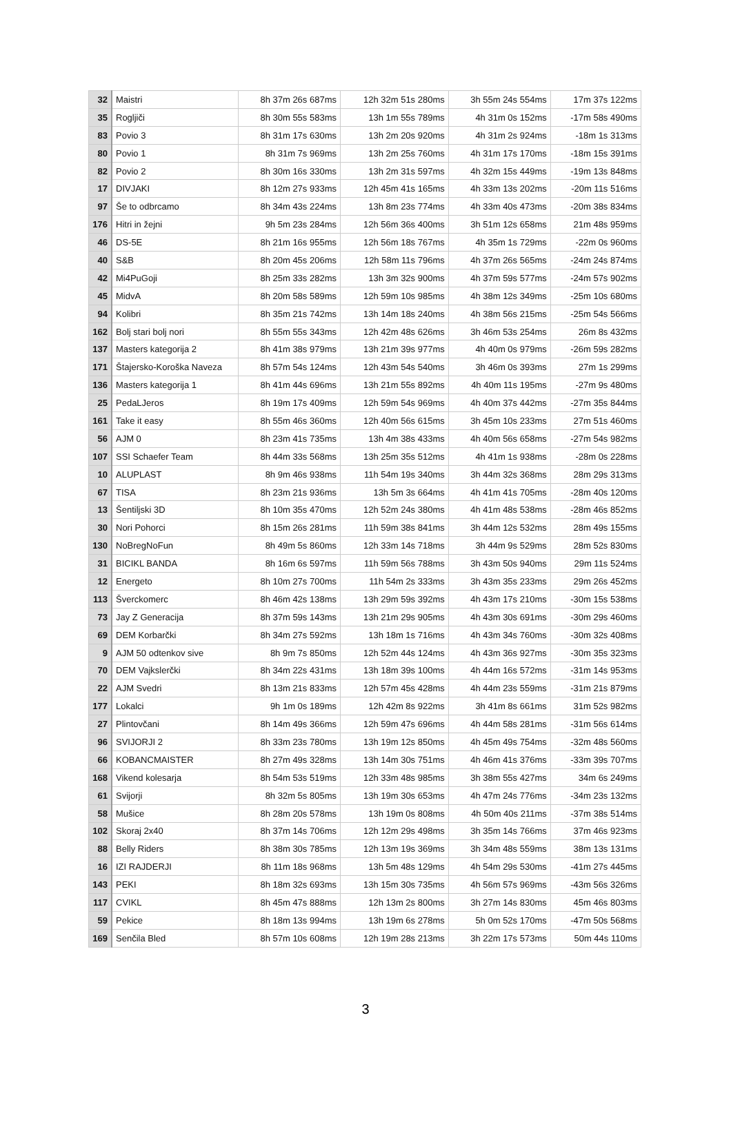| 32 | Maistri | 8h 37m 26s 687ms | 12h 32m 51s 280ms | 3h 55m 24s 554ms | 17m 37s 122ms |
| 35 | Rogljiči | 8h 30m 55s 583ms | 13h 1m 55s 789ms | 4h 31m 0s 152ms | -17m 58s 490ms |
| 83 | Povio 3 | 8h 31m 17s 630ms | 13h 2m 20s 920ms | 4h 31m 2s 924ms | -18m 1s 313ms |
| 80 | Povio 1 | 8h 31m 7s 969ms | 13h 2m 25s 760ms | 4h 31m 17s 170ms | -18m 15s 391ms |
| 82 | Povio 2 | 8h 30m 16s 330ms | 13h 2m 31s 597ms | 4h 32m 15s 449ms | -19m 13s 848ms |
| 17 | DIVJAKI | 8h 12m 27s 933ms | 12h 45m 41s 165ms | 4h 33m 13s 202ms | -20m 11s 516ms |
| 97 | Še to odbrcamo | 8h 34m 43s 224ms | 13h 8m 23s 774ms | 4h 33m 40s 473ms | -20m 38s 834ms |
| 176 | Hitri in žejni | 9h 5m 23s 284ms | 12h 56m 36s 400ms | 3h 51m 12s 658ms | 21m 48s 959ms |
| 46 | DS-5E | 8h 21m 16s 955ms | 12h 56m 18s 767ms | 4h 35m 1s 729ms | -22m 0s 960ms |
| 40 | S&B | 8h 20m 45s 206ms | 12h 58m 11s 796ms | 4h 37m 26s 565ms | -24m 24s 874ms |
| 42 | Mi4PuGoji | 8h 25m 33s 282ms | 13h 3m 32s 900ms | 4h 37m 59s 577ms | -24m 57s 902ms |
| 45 | MidvA | 8h 20m 58s 589ms | 12h 59m 10s 985ms | 4h 38m 12s 349ms | -25m 10s 680ms |
| 94 | Kolibri | 8h 35m 21s 742ms | 13h 14m 18s 240ms | 4h 38m 56s 215ms | -25m 54s 566ms |
| 162 | Bolj stari bolj nori | 8h 55m 55s 343ms | 12h 42m 48s 626ms | 3h 46m 53s 254ms | 26m 8s 432ms |
| 137 | Masters kategorija 2 | 8h 41m 38s 979ms | 13h 21m 39s 977ms | 4h 40m 0s 979ms | -26m 59s 282ms |
| 171 | Štajersko-Koroška Naveza | 8h 57m 54s 124ms | 12h 43m 54s 540ms | 3h 46m 0s 393ms | 27m 1s 299ms |
| 136 | Masters kategorija 1 | 8h 41m 44s 696ms | 13h 21m 55s 892ms | 4h 40m 11s 195ms | -27m 9s 480ms |
| 25 | PedaLJeros | 8h 19m 17s 409ms | 12h 59m 54s 969ms | 4h 40m 37s 442ms | -27m 35s 844ms |
| 161 | Take it easy | 8h 55m 46s 360ms | 12h 40m 56s 615ms | 3h 45m 10s 233ms | 27m 51s 460ms |
| 56 | AJM 0 | 8h 23m 41s 735ms | 13h 4m 38s 433ms | 4h 40m 56s 658ms | -27m 54s 982ms |
| 107 | SSI Schaefer Team | 8h 44m 33s 568ms | 13h 25m 35s 512ms | 4h 41m 1s 938ms | -28m 0s 228ms |
| 10 | ALUPLAST | 8h 9m 46s 938ms | 11h 54m 19s 340ms | 3h 44m 32s 368ms | 28m 29s 313ms |
| 67 | TISA | 8h 23m 21s 936ms | 13h 5m 3s 664ms | 4h 41m 41s 705ms | -28m 40s 120ms |
| 13 | Šentiljski 3D | 8h 10m 35s 470ms | 12h 52m 24s 380ms | 4h 41m 48s 538ms | -28m 46s 852ms |
| 30 | Nori Pohorci | 8h 15m 26s 281ms | 11h 59m 38s 841ms | 3h 44m 12s 532ms | 28m 49s 155ms |
| 130 | NoBregNoFun | 8h 49m 5s 860ms | 12h 33m 14s 718ms | 3h 44m 9s 529ms | 28m 52s 830ms |
| 31 | BICIKL BANDA | 8h 16m 6s 597ms | 11h 59m 56s 788ms | 3h 43m 50s 940ms | 29m 11s 524ms |
| 12 | Energeto | 8h 10m 27s 700ms | 11h 54m 2s 333ms | 3h 43m 35s 233ms | 29m 26s 452ms |
| 113 | Šverckomerc | 8h 46m 42s 138ms | 13h 29m 59s 392ms | 4h 43m 17s 210ms | -30m 15s 538ms |
| 73 | Jay Z Generacija | 8h 37m 59s 143ms | 13h 21m 29s 905ms | 4h 43m 30s 691ms | -30m 29s 460ms |
| 69 | DEM Korbarčki | 8h 34m 27s 592ms | 13h 18m 1s 716ms | 4h 43m 34s 760ms | -30m 32s 408ms |
| 9 | AJM 50 odtenkov sive | 8h 9m 7s 850ms | 12h 52m 44s 124ms | 4h 43m 36s 927ms | -30m 35s 323ms |
| 70 | DEM Vajkslerčki | 8h 34m 22s 431ms | 13h 18m 39s 100ms | 4h 44m 16s 572ms | -31m 14s 953ms |
| 22 | AJM Svedri | 8h 13m 21s 833ms | 12h 57m 45s 428ms | 4h 44m 23s 559ms | -31m 21s 879ms |
| 177 | Lokalci | 9h 1m 0s 189ms | 12h 42m 8s 922ms | 3h 41m 8s 661ms | 31m 52s 982ms |
| 27 | Plintovčani | 8h 14m 49s 366ms | 12h 59m 47s 696ms | 4h 44m 58s 281ms | -31m 56s 614ms |
| 96 | SVIJORJI 2 | 8h 33m 23s 780ms | 13h 19m 12s 850ms | 4h 45m 49s 754ms | -32m 48s 560ms |
| 66 | KOBANCMAISTER | 8h 27m 49s 328ms | 13h 14m 30s 751ms | 4h 46m 41s 376ms | -33m 39s 707ms |
| 168 | Vikend kolesarja | 8h 54m 53s 519ms | 12h 33m 48s 985ms | 3h 38m 55s 427ms | 34m 6s 249ms |
| 61 | Svijorji | 8h 32m 5s 805ms | 13h 19m 30s 653ms | 4h 47m 24s 776ms | -34m 23s 132ms |
| 58 | Mušice | 8h 28m 20s 578ms | 13h 19m 0s 808ms | 4h 50m 40s 211ms | -37m 38s 514ms |
| 102 | Skoraj 2x40 | 8h 37m 14s 706ms | 12h 12m 29s 498ms | 3h 35m 14s 766ms | 37m 46s 923ms |
| 88 | Belly Riders | 8h 38m 30s 785ms | 12h 13m 19s 369ms | 3h 34m 48s 559ms | 38m 13s 131ms |
| 16 | IZI RAJDERJI | 8h 11m 18s 968ms | 13h 5m 48s 129ms | 4h 54m 29s 530ms | -41m 27s 445ms |
| 143 | PEKI | 8h 18m 32s 693ms | 13h 15m 30s 735ms | 4h 56m 57s 969ms | -43m 56s 326ms |
| 117 | CVIKL | 8h 45m 47s 888ms | 12h 13m 2s 800ms | 3h 27m 14s 830ms | 45m 46s 803ms |
| 59 | Pekice | 8h 18m 13s 994ms | 13h 19m 6s 278ms | 5h 0m 52s 170ms | -47m 50s 568ms |
| 169 | Senčila Bled | 8h 57m 10s 608ms | 12h 19m 28s 213ms | 3h 22m 17s 573ms | 50m 44s 110ms |
3